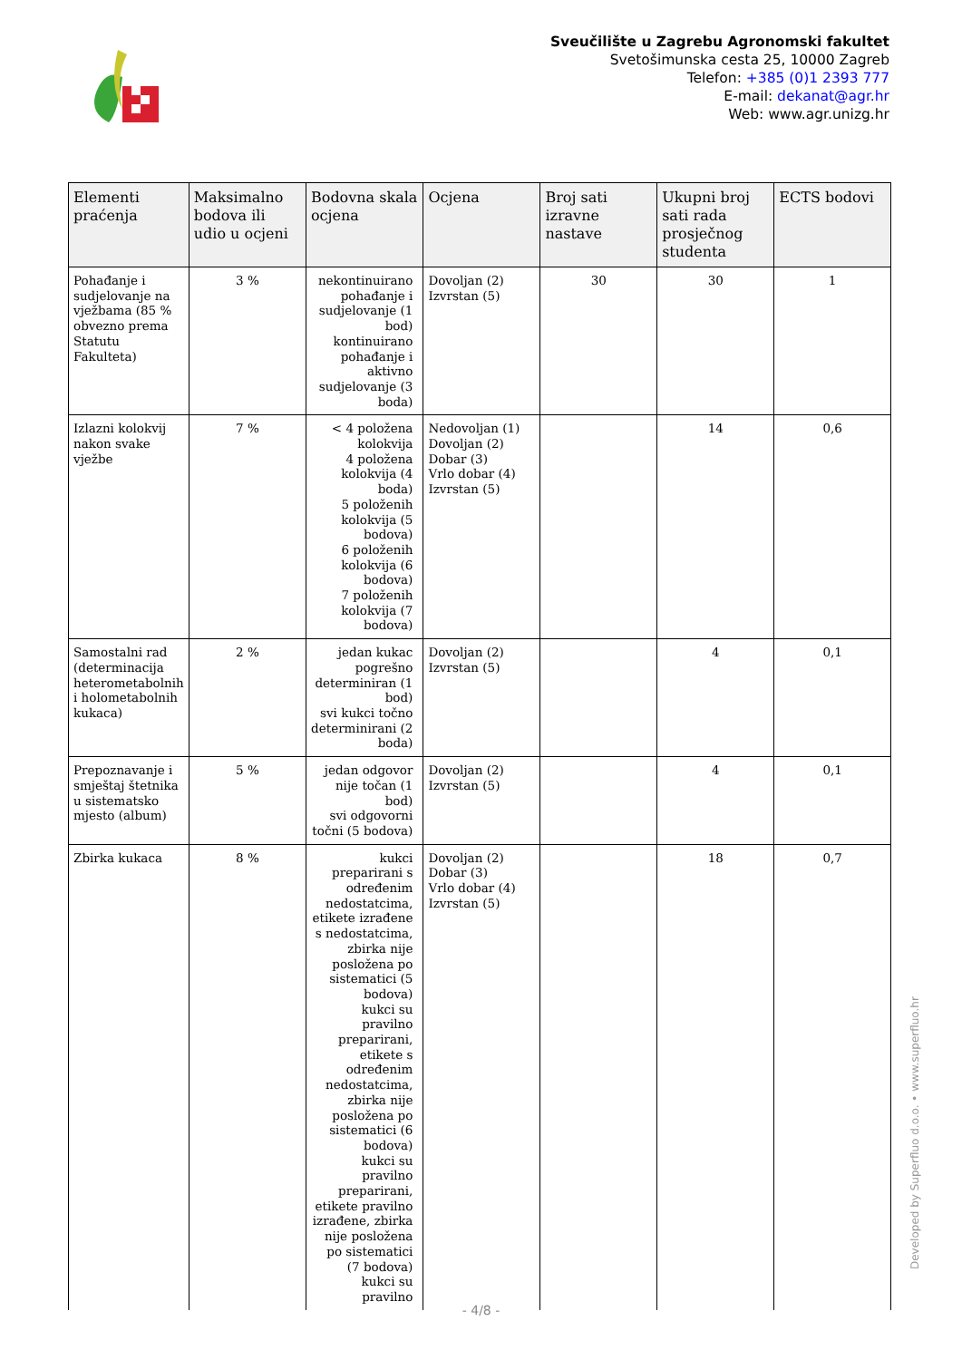Sveučilište u Zagrebu Agronomski fakultet
Svetošimunska cesta 25, 10000 Zagreb
Telefon: +385 (0)1 2393 777
E-mail: dekanat@agr.hr
Web: www.agr.unizg.hr
| Elementi praćenja | Maksimalno bodova ili udio u ocjeni | Bodovna skala ocjena | Ocjena | Broj sati izravne nastave | Ukupni broj sati rada prosječnog studenta | ECTS bodovi |
| --- | --- | --- | --- | --- | --- | --- |
| Pohađanje i sudjelovanje na vježbama (85 % obvezno prema Statutu Fakulteta) | 3 % | nekontinuirano pohađanje i sudjelovanje (1 bod) kontinuirano pohađanje i aktivno sudjelovanje (3 boda) | Dovoljan (2) Izvrstan (5) | 30 | 30 | 1 |
| Izlazni kolokvij nakon svake vježbe | 7 % | < 4 položena kolokvija 4 položena kolokvija (4 boda) 5 položenih kolokvija (5 bodova) 6 položenih kolokvija (6 bodova) 7 položenih kolokvija (7 bodova) | Nedovoljan (1) Dovoljan (2) Dobar (3) Vrlo dobar (4) Izvrstan (5) | | 14 | 0,6 |
| Samostalni rad (determinacija heterometabolnih i holometabolnih kukaca) | 2 % | jedan kukac pogrešno determiniran (1 bod) svi kukci točno determinirani (2 boda) | Dovoljan (2) Izvrstan (5) | | 4 | 0,1 |
| Prepoznavanje i smještaj štetnika u sistematsko mjesto (album) | 5 % | jedan odgovor nije točan (1 bod) svi odgovorni točni (5 bodova) | Dovoljan (2) Izvrstan (5) | | 4 | 0,1 |
| Zbirka kukaca | 8 % | kukci preparirani s određenim nedostatcima, etikete izrađene s nedostatcima, zbirka nije posložena po sistematici (5 bodova) kukci su pravilno preparirani, etikete s određenim nedostatcima, zbirka nije posložena po sistematici (6 bodova) kukci su pravilno preparirani, etikete pravilno izrađene, zbirka nije posložena po sistematici (7 bodova) kukci su pravilno | Dovoljan (2) Dobar (3) Vrlo dobar (4) Izvrstan (5) | | 18 | 0,7 |
- 4/8 -
Developed by Superfluo d.o.o. • www.superfluo.hr